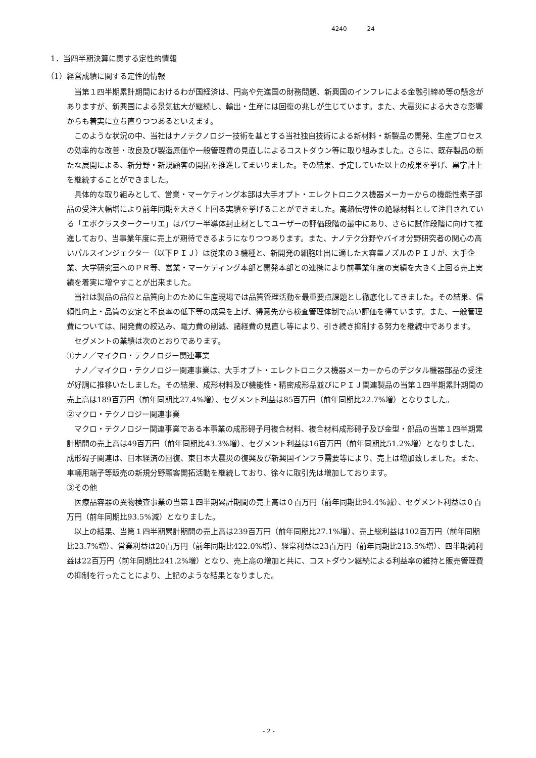4240 24
1．当四半期決算に関する定性的情報
（1）経営成績に関する定性的情報
当第１四半期累計期間におけるわが国経済は、円高や先進国の財務問題、新興国のインフレによる金融引締め等の懸念がありますが、新興国による景気拡大が継続し、輸出・生産には回復の兆しが生じています。また、大震災による大きな影響からも着実に立ち直りつつあるといえます。
このような状況の中、当社はナノテクノロジー技術を基とする当社独自技術による新材料・新製品の開発、生産プロセスの効率的な改善・改良及び製造原価や一般管理費の見直しによるコストダウン等に取り組みました。さらに、既存製品の新たな展開による、新分野・新規顧客の開拓を推進してまいりました。その結果、予定していた以上の成果を挙げ、黒字計上を継続することができました。
具体的な取り組みとして、営業・マーケティング本部は大手オプト・エレクトロニクス機器メーカーからの機能性素子部品の受注大幅増により前年同期を大きく上回る実績を挙げることができました。高熱伝導性の絶縁材料として注目されている「エポクラスタークーリエ」はパワー半導体封止材としてユーザーの評価段階の最中にあり、さらに試作段階に向けて推進しており、当事業年度に売上が期待できるようになりつつあります。また、ナノテク分野やバイオ分野研究者の関心の高いパルスインジェクター（以下ＰＩＪ）は従来の３機種と、新開発の細胞吐出に適した大容量ノズルのＰＩＪが、大手企業、大学研究室へのＰＲ等、営業・マーケティング本部と開発本部との連携により前事業年度の実績を大きく上回る売上実績を着実に増やすことが出来ました。
当社は製品の品位と品質向上のために生産現場では品質管理活動を最重要点課題とし徹底化してきました。その結果、信頼性向上・品質の安定と不良率の低下等の成果を上げ、得意先から検査管理体制で高い評価を得ています。また、一般管理費については、開発費の絞込み、電力費の削減、諸経費の見直し等により、引き続き抑制する努力を継続中であります。
セグメントの業績は次のとおりであります。
①ナノ／マイクロ・テクノロジー関連事業
ナノ／マイクロ・テクノロジー関連事業は、大手オプト・エレクトロニクス機器メーカーからのデジタル機器部品の受注が好調に推移いたしました。その結果、成形材料及び機能性・精密成形品並びにＰＩＪ関連製品の当第１四半期累計期間の売上高は189百万円（前年同期比27.4%増）、セグメント利益は85百万円（前年同期比22.7%増）となりました。
②マクロ・テクノロジー関連事業
マクロ・テクノロジー関連事業である本事業の成形碍子用複合材料、複合材料成形碍子及び金型・部品の当第１四半期累計期間の売上高は49百万円（前年同期比43.3%増）、セグメント利益は16百万円（前年同期比51.2%増）となりました。成形碍子関連は、日本経済の回復、東日本大震災の復興及び新興国インフラ需要等により、売上は増加致しました。また、車輛用端子等販売の新規分野顧客開拓活動を継続しており、徐々に取引先は増加しております。
③その他
医療品容器の異物検査事業の当第１四半期累計期間の売上高は０百万円（前年同期比94.4%減）、セグメント利益は０百万円（前年同期比93.5%減）となりました。
以上の結果、当第１四半期累計期間の売上高は239百万円（前年同期比27.1%増）、売上総利益は102百万円（前年同期比23.7%増）、営業利益は20百万円（前年同期比422.0%増）、経常利益は23百万円（前年同期比213.5%増）、四半期純利益は22百万円（前年同期比241.2%増）となり、売上高の増加と共に、コストダウン継続による利益率の維持と販売管理費の抑制を行ったことにより、上記のような結果となりました。
- 2 -